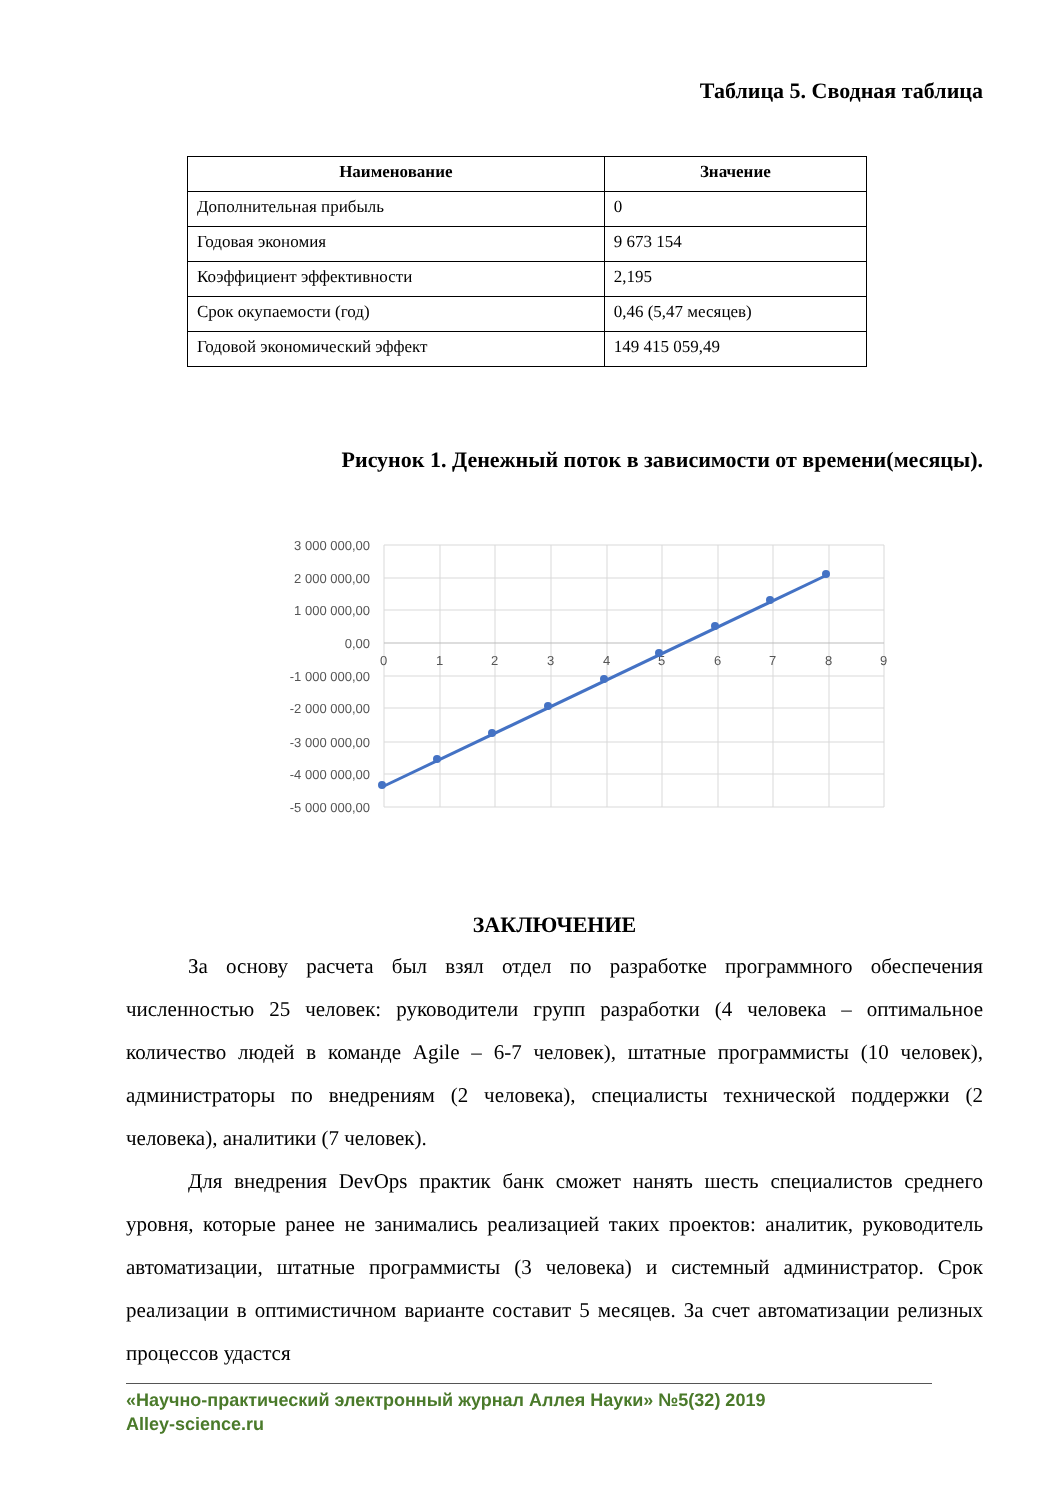Таблица 5. Сводная таблица
| Наименование | Значение |
| --- | --- |
| Дополнительная прибыль | 0 |
| Годовая экономия | 9 673 154 |
| Коэффициент эффективности | 2,195 |
| Срок окупаемости (год) | 0,46 (5,47 месяцев) |
| Годовой экономический эффект | 149 415 059,49 |
Рисунок 1. Денежный поток в зависимости от времени(месяцы).
3 000 000,00
2 000 000,00
1 000 000,00
0,00
-1 000 000,00
-2 000 000,00
-3 000 000,00
-4 000 000,00
-5 000 000,00
0
1
2
3
4
5
6
7
8
9
ЗАКЛЮЧЕНИЕ
За основу расчета был взял отдел по разработке программного обеспечения численностью 25 человек: руководители групп разработки (4 человека – оптимальное количество людей в команде Agile – 6-7 человек), штатные программисты (10 человек), администраторы по внедрениям (2 человека), специалисты технической поддержки (2 человека), аналитики (7 человек).
Для внедрения DevOps практик банк сможет нанять шесть специалистов среднего уровня, которые ранее не занимались реализацией таких проектов: аналитик, руководитель автоматизации, штатные программисты (3 человека) и системный администратор. Срок реализации в оптимистичном варианте составит 5 месяцев. За счет автоматизации релизных процессов удастся
«Научно-практический электронный журнал Аллея Науки» №5(32) 2019
Alley-science.ru